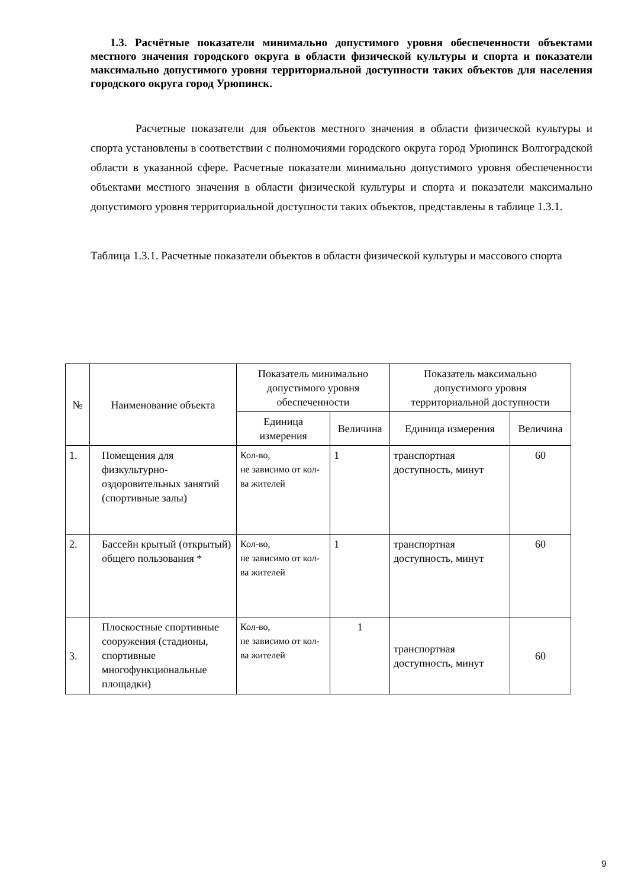1.3. Расчётные показатели минимально допустимого уровня обеспеченности объектами местного значения городского округа в области физической культуры и спорта и показатели максимально допустимого уровня территориальной доступности таких объектов для населения городского округа город Урюпинск.
Расчетные показатели для объектов местного значения в области физической культуры и спорта установлены в соответствии с полномочиями городского округа город Урюпинск Волгоградской области в указанной сфере. Расчетные показатели минимально допустимого уровня обеспеченности объектами местного значения в области физической культуры и спорта и показатели максимально допустимого уровня территориальной доступности таких объектов, представлены в таблице 1.3.1.
Таблица 1.3.1. Расчетные показатели объектов в области физической культуры и массового спорта
| № | Наименование объекта | Показатель минимально допустимого уровня обеспеченности | | Показатель максимально допустимого уровня территориальной доступности | |
| --- | --- | --- | --- | --- | --- |
| | | Единица измерения | Величина | Единица измерения | Величина |
| 1. | Помещения для физкультурно-оздоровительных занятий (спортивные залы) | Кол-во, не зависимо от кол-ва жителей | 1 | транспортная доступность, минут | 60 |
| 2. | Бассейн крытый (открытый) общего пользования * | Кол-во, не зависимо от кол-ва жителей | 1 | транспортная доступность, минут | 60 |
| 3. | Плоскостные спортивные сооружения (стадионы, спортивные многофункциональные площадки) | Кол-во, не зависимо от кол-ва жителей | 1 | транспортная доступность, минут | 60 |
9